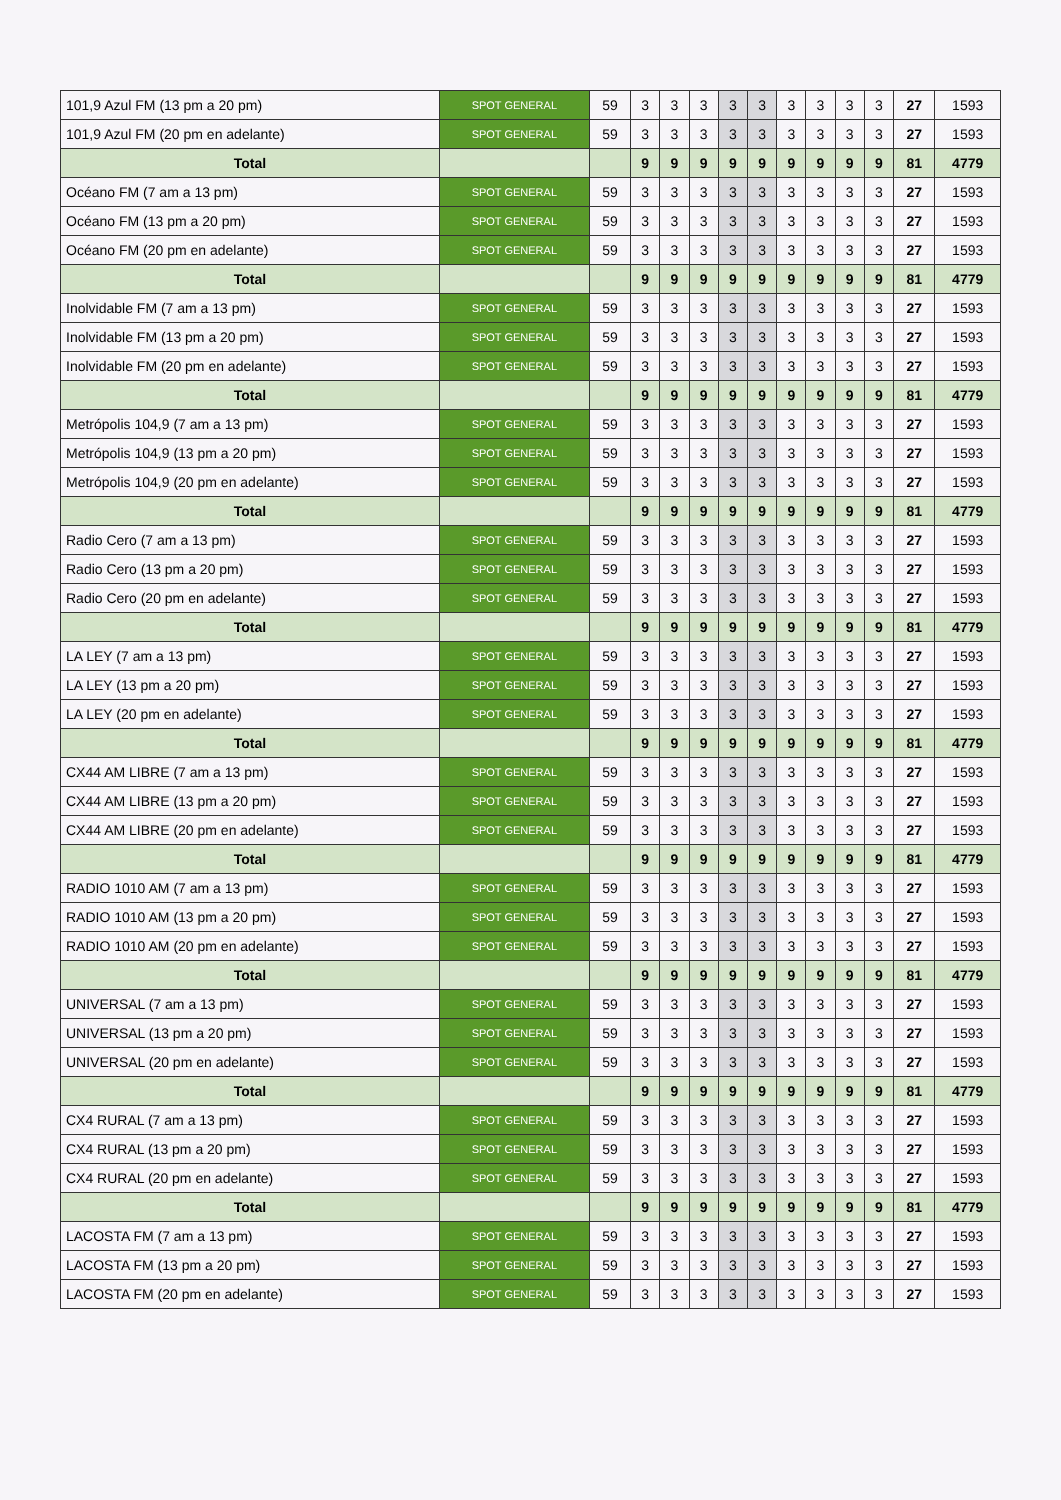| 101,9 Azul FM (13 pm a 20 pm) | SPOT GENERAL | 59 | 3 | 3 | 3 | 3 | 3 | 3 | 3 | 3 | 3 | 27 | 1593 |
| 101,9 Azul FM (20 pm en adelante) | SPOT GENERAL | 59 | 3 | 3 | 3 | 3 | 3 | 3 | 3 | 3 | 3 | 27 | 1593 |
| Total | | | 9 | 9 | 9 | 9 | 9 | 9 | 9 | 9 | 9 | 81 | 4779 |
| Océano FM (7 am a 13 pm) | SPOT GENERAL | 59 | 3 | 3 | 3 | 3 | 3 | 3 | 3 | 3 | 3 | 27 | 1593 |
| Océano FM (13 pm a 20 pm) | SPOT GENERAL | 59 | 3 | 3 | 3 | 3 | 3 | 3 | 3 | 3 | 3 | 27 | 1593 |
| Océano FM (20 pm en adelante) | SPOT GENERAL | 59 | 3 | 3 | 3 | 3 | 3 | 3 | 3 | 3 | 3 | 27 | 1593 |
| Total | | | 9 | 9 | 9 | 9 | 9 | 9 | 9 | 9 | 9 | 81 | 4779 |
| Inolvidable FM (7 am a 13 pm) | SPOT GENERAL | 59 | 3 | 3 | 3 | 3 | 3 | 3 | 3 | 3 | 3 | 27 | 1593 |
| Inolvidable FM (13 pm a 20 pm) | SPOT GENERAL | 59 | 3 | 3 | 3 | 3 | 3 | 3 | 3 | 3 | 3 | 27 | 1593 |
| Inolvidable FM (20 pm en adelante) | SPOT GENERAL | 59 | 3 | 3 | 3 | 3 | 3 | 3 | 3 | 3 | 3 | 27 | 1593 |
| Total | | | 9 | 9 | 9 | 9 | 9 | 9 | 9 | 9 | 9 | 81 | 4779 |
| Metrópolis 104,9 (7 am a 13 pm) | SPOT GENERAL | 59 | 3 | 3 | 3 | 3 | 3 | 3 | 3 | 3 | 3 | 27 | 1593 |
| Metrópolis 104,9 (13 pm a 20 pm) | SPOT GENERAL | 59 | 3 | 3 | 3 | 3 | 3 | 3 | 3 | 3 | 3 | 27 | 1593 |
| Metrópolis 104,9 (20 pm en adelante) | SPOT GENERAL | 59 | 3 | 3 | 3 | 3 | 3 | 3 | 3 | 3 | 3 | 27 | 1593 |
| Total | | | 9 | 9 | 9 | 9 | 9 | 9 | 9 | 9 | 9 | 81 | 4779 |
| Radio Cero (7 am a 13 pm) | SPOT GENERAL | 59 | 3 | 3 | 3 | 3 | 3 | 3 | 3 | 3 | 3 | 27 | 1593 |
| Radio Cero (13 pm a 20 pm) | SPOT GENERAL | 59 | 3 | 3 | 3 | 3 | 3 | 3 | 3 | 3 | 3 | 27 | 1593 |
| Radio Cero (20 pm en adelante) | SPOT GENERAL | 59 | 3 | 3 | 3 | 3 | 3 | 3 | 3 | 3 | 3 | 27 | 1593 |
| Total | | | 9 | 9 | 9 | 9 | 9 | 9 | 9 | 9 | 9 | 81 | 4779 |
| LA LEY (7 am a 13 pm) | SPOT GENERAL | 59 | 3 | 3 | 3 | 3 | 3 | 3 | 3 | 3 | 3 | 27 | 1593 |
| LA LEY (13 pm a 20 pm) | SPOT GENERAL | 59 | 3 | 3 | 3 | 3 | 3 | 3 | 3 | 3 | 3 | 27 | 1593 |
| LA LEY (20 pm en adelante) | SPOT GENERAL | 59 | 3 | 3 | 3 | 3 | 3 | 3 | 3 | 3 | 3 | 27 | 1593 |
| Total | | | 9 | 9 | 9 | 9 | 9 | 9 | 9 | 9 | 9 | 81 | 4779 |
| CX44 AM LIBRE (7 am a 13 pm) | SPOT GENERAL | 59 | 3 | 3 | 3 | 3 | 3 | 3 | 3 | 3 | 3 | 27 | 1593 |
| CX44 AM LIBRE (13 pm a 20 pm) | SPOT GENERAL | 59 | 3 | 3 | 3 | 3 | 3 | 3 | 3 | 3 | 3 | 27 | 1593 |
| CX44 AM LIBRE (20 pm en adelante) | SPOT GENERAL | 59 | 3 | 3 | 3 | 3 | 3 | 3 | 3 | 3 | 3 | 27 | 1593 |
| Total | | | 9 | 9 | 9 | 9 | 9 | 9 | 9 | 9 | 9 | 81 | 4779 |
| RADIO 1010 AM (7 am a 13 pm) | SPOT GENERAL | 59 | 3 | 3 | 3 | 3 | 3 | 3 | 3 | 3 | 3 | 27 | 1593 |
| RADIO 1010 AM (13 pm a 20 pm) | SPOT GENERAL | 59 | 3 | 3 | 3 | 3 | 3 | 3 | 3 | 3 | 3 | 27 | 1593 |
| RADIO 1010 AM (20 pm en adelante) | SPOT GENERAL | 59 | 3 | 3 | 3 | 3 | 3 | 3 | 3 | 3 | 3 | 27 | 1593 |
| Total | | | 9 | 9 | 9 | 9 | 9 | 9 | 9 | 9 | 9 | 81 | 4779 |
| UNIVERSAL (7 am a 13 pm) | SPOT GENERAL | 59 | 3 | 3 | 3 | 3 | 3 | 3 | 3 | 3 | 3 | 27 | 1593 |
| UNIVERSAL (13 pm a 20 pm) | SPOT GENERAL | 59 | 3 | 3 | 3 | 3 | 3 | 3 | 3 | 3 | 3 | 27 | 1593 |
| UNIVERSAL (20 pm en adelante) | SPOT GENERAL | 59 | 3 | 3 | 3 | 3 | 3 | 3 | 3 | 3 | 3 | 27 | 1593 |
| Total | | | 9 | 9 | 9 | 9 | 9 | 9 | 9 | 9 | 9 | 81 | 4779 |
| CX4 RURAL (7 am a 13 pm) | SPOT GENERAL | 59 | 3 | 3 | 3 | 3 | 3 | 3 | 3 | 3 | 3 | 27 | 1593 |
| CX4 RURAL (13 pm a 20 pm) | SPOT GENERAL | 59 | 3 | 3 | 3 | 3 | 3 | 3 | 3 | 3 | 3 | 27 | 1593 |
| CX4 RURAL (20 pm en adelante) | SPOT GENERAL | 59 | 3 | 3 | 3 | 3 | 3 | 3 | 3 | 3 | 3 | 27 | 1593 |
| Total | | | 9 | 9 | 9 | 9 | 9 | 9 | 9 | 9 | 9 | 81 | 4779 |
| LACOSTA FM (7 am a 13 pm) | SPOT GENERAL | 59 | 3 | 3 | 3 | 3 | 3 | 3 | 3 | 3 | 3 | 27 | 1593 |
| LACOSTA FM (13 pm a 20 pm) | SPOT GENERAL | 59 | 3 | 3 | 3 | 3 | 3 | 3 | 3 | 3 | 3 | 27 | 1593 |
| LACOSTA FM (20 pm en adelante) | SPOT GENERAL | 59 | 3 | 3 | 3 | 3 | 3 | 3 | 3 | 3 | 3 | 27 | 1593 |